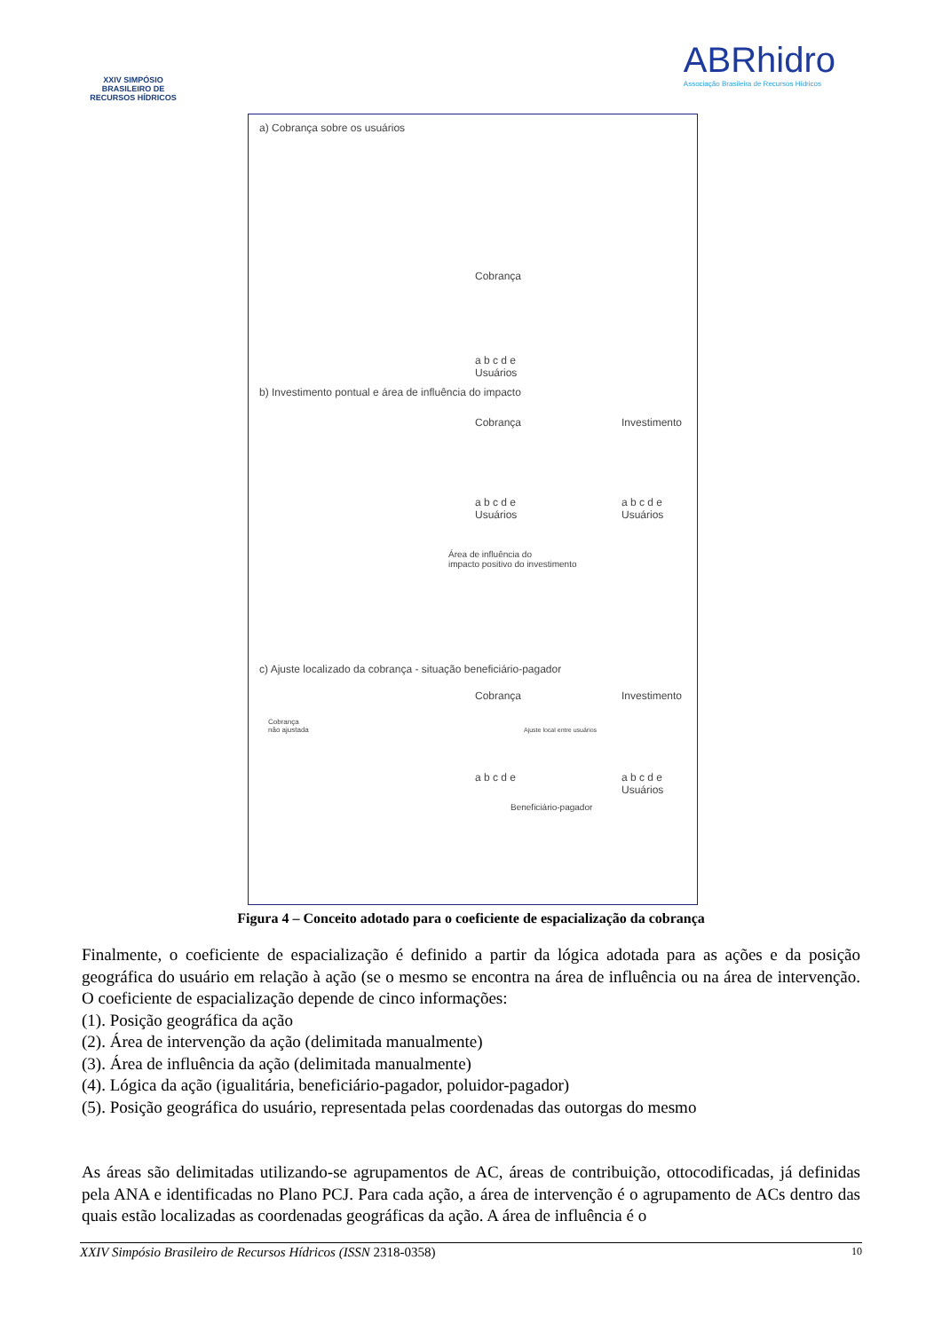XXIV SIMPÓSIO BRASILEIRO DE RECURSOS HÍDRICOS
ABRhidro
Associação Brasileira de Recursos Hídricos
a) Cobrança sobre os usuários
Cobrança
a b c d e
Usuários
b) Investimento pontual e área de influência do impacto
Cobrança Investimento
a b c d e
Usuários
a b c d e
Usuários
Área de influência do
impacto positivo do investimento
c) Ajuste localizado da cobrança - situação beneficiário-pagador
Cobrança Investimento
Cobrança
não ajustada
Ajuste local entre usuários
a b c d e
a b c d e
Usuários
Beneficiário-pagador
Figura 4 – Conceito adotado para o coeficiente de espacialização da cobrança
Finalmente, o coeficiente de espacialização é definido a partir da lógica adotada para as ações e da posição geográfica do usuário em relação à ação (se o mesmo se encontra na área de influência ou na área de intervenção. O coeficiente de espacialização depende de cinco informações:
(1). Posição geográfica da ação
(2). Área de intervenção da ação (delimitada manualmente)
(3). Área de influência da ação (delimitada manualmente)
(4). Lógica da ação (igualitária, beneficiário-pagador, poluidor-pagador)
(5). Posição geográfica do usuário, representada pelas coordenadas das outorgas do mesmo
As áreas são delimitadas utilizando-se agrupamentos de AC, áreas de contribuição, ottocodificadas, já definidas pela ANA e identificadas no Plano PCJ. Para cada ação, a área de intervenção é o agrupamento de ACs dentro das quais estão localizadas as coordenadas geográficas da ação. A área de influência é o
XXIV Simpósio Brasileiro de Recursos Hídricos (ISSN 2318-0358) 10